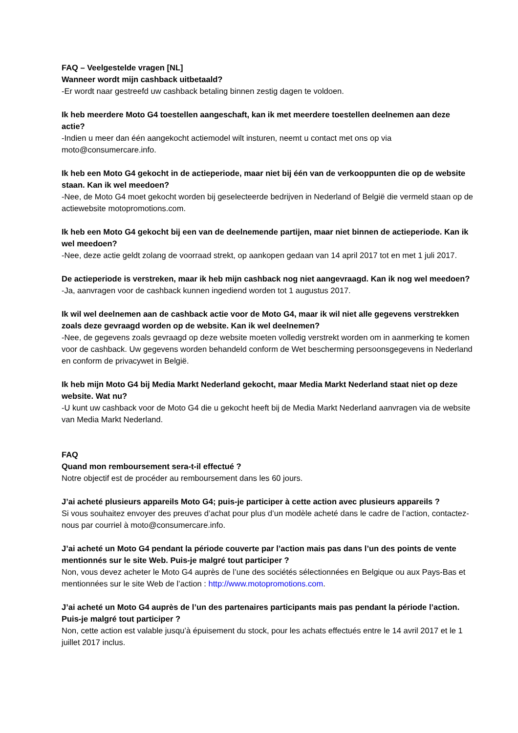FAQ – Veelgestelde vragen [NL]
Wanneer wordt mijn cashback uitbetaald?
-Er wordt naar gestreefd uw cashback betaling binnen zestig dagen te voldoen.
Ik heb meerdere Moto G4 toestellen aangeschaft, kan ik met meerdere toestellen deelnemen aan deze actie?
-Indien u meer dan één aangekocht actiemodel wilt insturen, neemt u contact met ons op via moto@consumercare.info.
Ik heb een Moto G4 gekocht in de actieperiode, maar niet bij één van de verkooppunten die op de website staan. Kan ik wel meedoen?
-Nee, de Moto G4 moet gekocht worden bij geselecteerde bedrijven in Nederland of België die vermeld staan op de actiewebsite motopromotions.com.
Ik heb een Moto G4 gekocht bij een van de deelnemende partijen, maar niet binnen de actieperiode. Kan ik wel meedoen?
-Nee, deze actie geldt zolang de voorraad strekt, op aankopen gedaan van 14 april 2017 tot en met 1 juli 2017.
De actieperiode is verstreken, maar ik heb mijn cashback nog niet aangevraagd. Kan ik nog wel meedoen?
-Ja, aanvragen voor de cashback kunnen ingediend worden tot 1 augustus 2017.
Ik wil wel deelnemen aan de cashback actie voor de Moto G4, maar ik wil niet alle gegevens verstrekken zoals deze gevraagd worden op de website. Kan ik wel deelnemen?
-Nee, de gegevens zoals gevraagd op deze website moeten volledig verstrekt worden om in aanmerking te komen voor de cashback. Uw gegevens worden behandeld conform de Wet bescherming persoonsgegevens in Nederland en conform de privacywet in België.
Ik heb mijn Moto G4 bij Media Markt Nederland gekocht, maar Media Markt Nederland staat niet op deze website. Wat nu?
-U kunt uw cashback voor de Moto G4 die u gekocht heeft bij de Media Markt Nederland aanvragen via de website van Media Markt Nederland.
FAQ
Quand mon remboursement sera-t-il effectué ?
Notre objectif est de procéder au remboursement dans les 60 jours.
J’ai acheté plusieurs appareils Moto G4; puis-je participer à cette action avec plusieurs appareils ?
Si vous souhaitez envoyer des preuves d’achat pour plus d’un modèle acheté dans le cadre de l’action, contactez-nous par courriel à moto@consumercare.info.
J’ai acheté un Moto G4 pendant la période couverte par l’action mais pas dans l’un des points de vente mentionnés sur le site Web. Puis-je malgré tout participer ?
Non, vous devez acheter le Moto G4 auprès de l’une des sociétés sélectionnées en Belgique ou aux Pays-Bas et mentionnées sur le site Web de l’action : http://www.motopromotions.com.
J’ai acheté un Moto G4 auprès de l’un des partenaires participants mais pas pendant la période l’action. Puis-je malgré tout participer ?
Non, cette action est valable jusqu’à épuisement du stock, pour les achats effectués entre le 14 avril 2017 et le 1 juillet 2017 inclus.